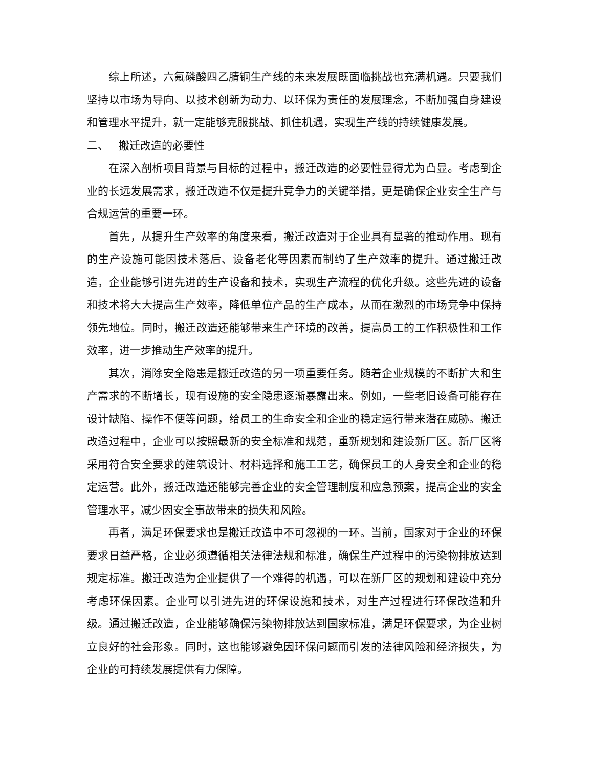综上所述，六氟磷酸四乙腈铜生产线的未来发展既面临挑战也充满机遇。只要我们坚持以市场为导向、以技术创新为动力、以环保为责任的发展理念，不断加强自身建设和管理水平提升，就一定能够克服挑战、抓住机遇，实现生产线的持续健康发展。
二、 搬迁改造的必要性
在深入剖析项目背景与目标的过程中，搬迁改造的必要性显得尤为凸显。考虑到企业的长远发展需求，搬迁改造不仅是提升竞争力的关键举措，更是确保企业安全生产与合规运营的重要一环。
首先，从提升生产效率的角度来看，搬迁改造对于企业具有显著的推动作用。现有的生产设施可能因技术落后、设备老化等因素而制约了生产效率的提升。通过搬迁改造，企业能够引进先进的生产设备和技术，实现生产流程的优化升级。这些先进的设备和技术将大大提高生产效率，降低单位产品的生产成本，从而在激烈的市场竞争中保持领先地位。同时，搬迁改造还能够带来生产环境的改善，提高员工的工作积极性和工作效率，进一步推动生产效率的提升。
其次，消除安全隐患是搬迁改造的另一项重要任务。随着企业规模的不断扩大和生产需求的不断增长，现有设施的安全隐患逐渐暴露出来。例如，一些老旧设备可能存在设计缺陷、操作不便等问题，给员工的生命安全和企业的稳定运行带来潜在威胁。搬迁改造过程中，企业可以按照最新的安全标准和规范，重新规划和建设新厂区。新厂区将采用符合安全要求的建筑设计、材料选择和施工工艺，确保员工的人身安全和企业的稳定运营。此外，搬迁改造还能够完善企业的安全管理制度和应急预案，提高企业的安全管理水平，减少因安全事故带来的损失和风险。
再者，满足环保要求也是搬迁改造中不可忽视的一环。当前，国家对于企业的环保要求日益严格，企业必须遵循相关法律法规和标准，确保生产过程中的污染物排放达到规定标准。搬迁改造为企业提供了一个难得的机遇，可以在新厂区的规划和建设中充分考虑环保因素。企业可以引进先进的环保设施和技术，对生产过程进行环保改造和升级。通过搬迁改造，企业能够确保污染物排放达到国家标准，满足环保要求，为企业树立良好的社会形象。同时，这也能够避免因环保问题而引发的法律风险和经济损失，为企业的可持续发展提供有力保障。